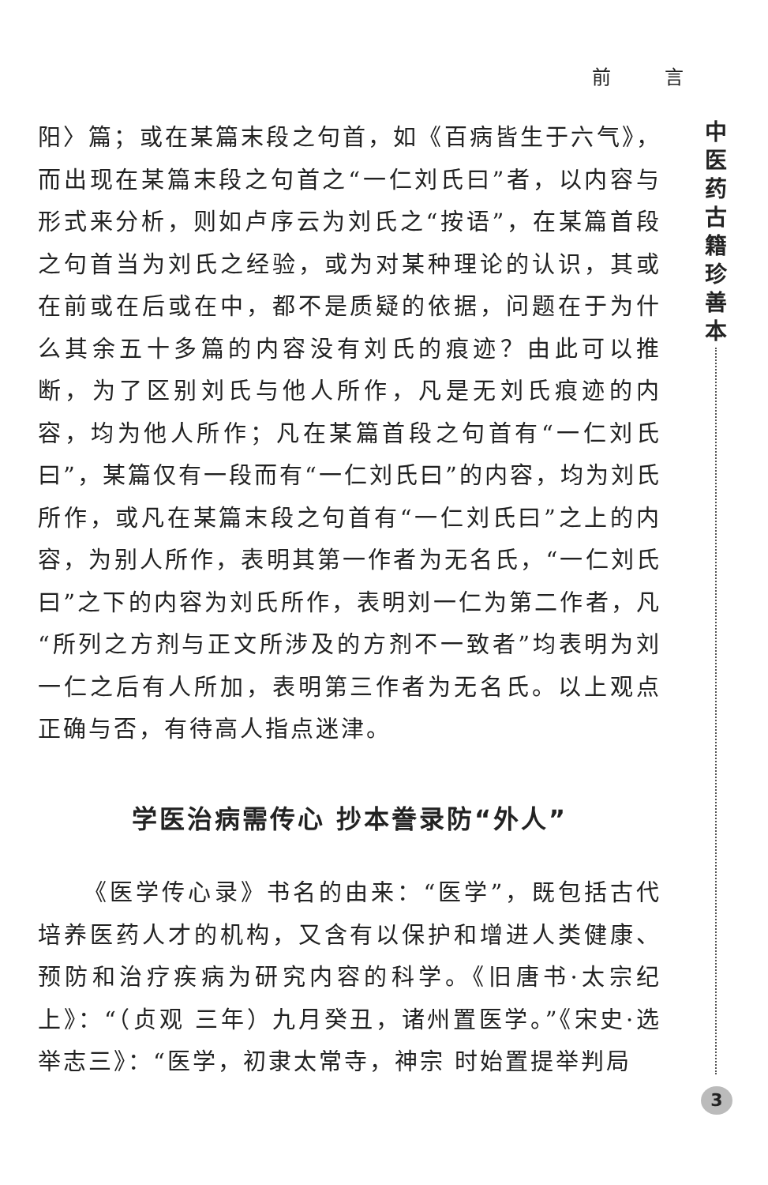前 言
中医药古籍珍善本
阳〉篇；或在某篇末段之句首，如《百病皆生于六气》，而出现在某篇末段之句首之“一仁刘氏曰”者，以内容与形式来分析，则如卢序云为刘氏之“按语”，在某篇首段之句首当为刘氏之经验，或为对某种理论的认识，其或在前或在后或在中，都不是质疑的依据，问题在于为什么其余五十多篇的内容没有刘氏的痕迹？由此可以推断，为了区别刘氏与他人所作，凡是无刘氏痕迹的内容，均为他人所作；凡在某篇首段之句首有“一仁刘氏曰”，某篇仅有一段而有“一仁刘氏曰”的内容，均为刘氏所作，或凡在某篇末段之句首有“一仁刘氏曰”之上的内容，为别人所作，表明其第一作者为无名氏，“一仁刘氏曰”之下的内容为刘氏所作，表明刘一仁为第二作者，凡“所列之方剂与正文所涉及的方剂不一致者”均表明为刘一仁之后有人所加，表明第三作者为无名氏。以上观点正确与否，有待高人指点迷津。
学医治病需传心 抄本誊录防“外人”
《医学传心录》书名的由来：“医学”，既包括古代培养医药人才的机构，又含有以保护和增进人类健康、预防和治疗疾病为研究内容的科学。《旧唐书·太宗纪上》：“（贞观 三年）九月癸丑，诸州置医学。”《宋史·选举志三》：“医学，初隶太常寺，神宗 时始置提举判局
3